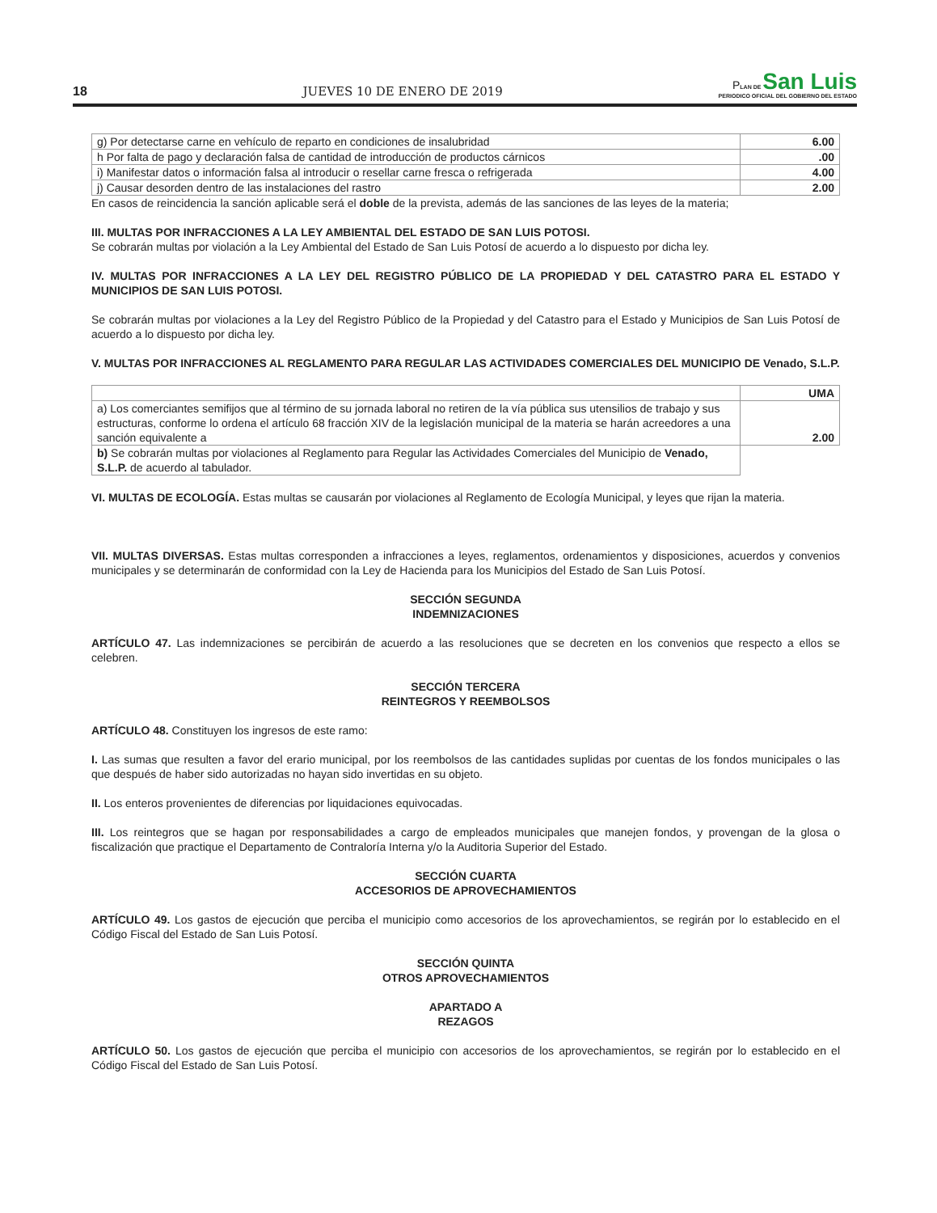18 JUEVES 10 DE ENERO DE 2019
PLAN DE San Luis
PERIODICO OFICIAL DEL GOBIERNO DEL ESTADO
| g) Por detectarse carne en vehículo de reparto en condiciones de insalubridad | 6.00 |
| h Por falta de pago y declaración falsa de cantidad de introducción de productos cárnicos | .00 |
| i) Manifestar datos o información falsa al introducir o resellar carne fresca o refrigerada | 4.00 |
| j) Causar desorden dentro de las instalaciones del rastro | 2.00 |
En casos de reincidencia la sanción aplicable será el doble de la prevista, además de las sanciones de las leyes de la materia;
III. MULTAS POR INFRACCIONES A LA LEY AMBIENTAL DEL ESTADO DE SAN LUIS POTOSI.
Se cobrarán multas por violación a la Ley Ambiental del Estado de San Luis Potosí de acuerdo a lo dispuesto por dicha ley.
IV. MULTAS POR INFRACCIONES A LA LEY DEL REGISTRO PÚBLICO DE LA PROPIEDAD Y DEL CATASTRO PARA EL ESTADO Y MUNICIPIOS DE SAN LUIS POTOSI.
Se cobrarán multas por violaciones a la Ley del Registro Público de la Propiedad y del Catastro para el Estado y Municipios de San Luis Potosí de acuerdo a lo dispuesto por dicha ley.
V. MULTAS POR INFRACCIONES AL REGLAMENTO PARA REGULAR LAS ACTIVIDADES COMERCIALES DEL MUNICIPIO DE Venado, S.L.P.
| | UMA |
| a) Los comerciantes semifijos que al término de su jornada laboral no retiren de la vía pública sus utensilios de trabajo y sus estructuras, conforme lo ordena el artículo 68 fracción XIV de la legislación municipal de la materia se harán acreedores a una sanción equivalente a | 2.00 |
| b) Se cobrarán multas por violaciones al Reglamento para Regular las Actividades Comerciales del Municipio de Venado, S.L.P. de acuerdo al tabulador. | |
VI. MULTAS DE ECOLOGÍA. Estas multas se causarán por violaciones al Reglamento de Ecología Municipal, y leyes que rijan la materia.
VII. MULTAS DIVERSAS. Estas multas corresponden a infracciones a leyes, reglamentos, ordenamientos y disposiciones, acuerdos y convenios municipales y se determinarán de conformidad con la Ley de Hacienda para los Municipios del Estado de San Luis Potosí.
SECCIÓN SEGUNDA
INDEMNIZACIONES
ARTÍCULO 47. Las indemnizaciones se percibirán de acuerdo a las resoluciones que se decreten en los convenios que respecto a ellos se celebren.
SECCIÓN TERCERA
REINTEGROS Y REEMBOLSOS
ARTÍCULO 48. Constituyen los ingresos de este ramo:
I. Las sumas que resulten a favor del erario municipal, por los reembolsos de las cantidades suplidas por cuentas de los fondos municipales o las que después de haber sido autorizadas no hayan sido invertidas en su objeto.
II. Los enteros provenientes de diferencias por liquidaciones equivocadas.
III. Los reintegros que se hagan por responsabilidades a cargo de empleados municipales que manejen fondos, y provengan de la glosa o fiscalización que practique el Departamento de Contraloría Interna y/o la Auditoria Superior del Estado.
SECCIÓN CUARTA
ACCESORIOS DE APROVECHAMIENTOS
ARTÍCULO 49. Los gastos de ejecución que perciba el municipio como accesorios de los aprovechamientos, se regirán por lo establecido en el Código Fiscal del Estado de San Luis Potosí.
SECCIÓN QUINTA
OTROS APROVECHAMIENTOS
APARTADO A
REZAGOS
ARTÍCULO 50. Los gastos de ejecución que perciba el municipio con accesorios de los aprovechamientos, se regirán por lo establecido en el Código Fiscal del Estado de San Luis Potosí.